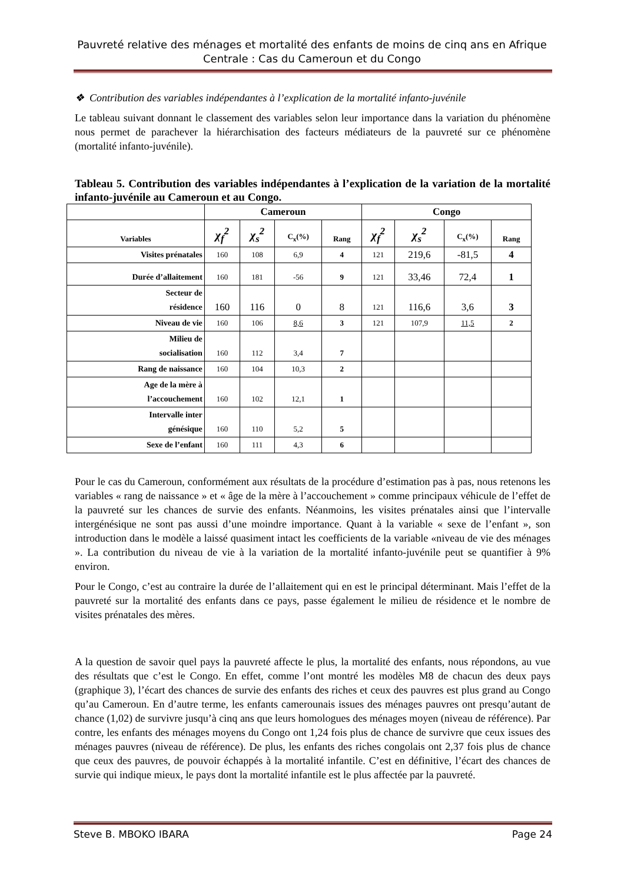Pauvreté relative des ménages et mortalité des enfants de moins de cinq ans en Afrique Centrale : Cas du Cameroun et du Congo
❖ Contribution des variables indépendantes à l’explication de la mortalité infanto-juvénile
Le tableau suivant donnant le classement des variables selon leur importance dans la variation du phénomène nous permet de parachever la hiérarchisation des facteurs médiateurs de la pauvreté sur ce phénomène (mortalité infanto-juvénile).
Tableau 5. Contribution des variables indépendantes à l’explication de la variation de la mortalité infanto-juvénile au Cameroun et au Congo.
| | Cameroun | | | | Congo | | | |
| --- | --- | --- | --- | --- | --- | --- | --- | --- |
| Variables | χ<sub>f</sub><sup>2</sup> | χ<sub>s</sub><sup>2</sup> | C<sub>x</sub>(%) | Rang | χ<sub>f</sub><sup>2</sup> | χ<sub>s</sub><sup>2</sup> | C<sub>x</sub>(%) | Rang |
| Visites prénatales | 160 | 108 | 6,9 | 4 | 121 | 219,6 | -81,5 | 4 |
| Durée d’allaitement | 160 | 181 | -56 | 9 | 121 | 33,46 | 72,4 | 1 |
| Secteur de résidence | 160 | 116 | 0 | 8 | 121 | 116,6 | 3,6 | 3 |
| Niveau de vie | 160 | 106 | 8,6 | 3 | 121 | 107,9 | 11,5 | 2 |
| Milieu de socialisation | 160 | 112 | 3,4 | 7 | | | | |
| Rang de naissance | 160 | 104 | 10,3 | 2 | | | | |
| Age de la mère à l’accouchement | 160 | 102 | 12,1 | 1 | | | | |
| Intervalle inter génésique | 160 | 110 | 5,2 | 5 | | | | |
| Sexe de l’enfant | 160 | 111 | 4,3 | 6 | | | | |
Pour le cas du Cameroun, conformément aux résultats de la procédure d’estimation pas à pas, nous retenons les variables « rang de naissance » et « âge de la mère à l’accouchement » comme principaux véhicule de l’effet de la pauvreté sur les chances de survie des enfants. Néanmoins, les visites prénatales ainsi que l’intervalle intergénésique ne sont pas aussi d’une moindre importance. Quant à la variable « sexe de l’enfant », son introduction dans le modèle a laissé quasiment intact les coefficients de la variable «niveau de vie des ménages ». La contribution du niveau de vie à la variation de la mortalité infanto-juvénile peut se quantifier à 9% environ.
Pour le Congo, c’est au contraire la durée de l’allaitement qui en est le principal déterminant. Mais l’effet de la pauvreté sur la mortalité des enfants dans ce pays, passe également le milieu de résidence et le nombre de visites prénatales des mères.
A la question de savoir quel pays la pauvreté affecte le plus, la mortalité des enfants, nous répondons, au vue des résultats que c’est le Congo. En effet, comme l’ont montré les modèles M8 de chacun des deux pays (graphique 3), l’écart des chances de survie des enfants des riches et ceux des pauvres est plus grand au Congo qu’au Cameroun. En d’autre terme, les enfants camerounais issues des ménages pauvres ont presqu’autant de chance (1,02) de survivre jusqu’à cinq ans que leurs homologues des ménages moyen (niveau de référence). Par contre, les enfants des ménages moyens du Congo ont 1,24 fois plus de chance de survivre que ceux issues des ménages pauvres (niveau de référence). De plus, les enfants des riches congolais ont 2,37 fois plus de chance que ceux des pauvres, de pouvoir échappés à la mortalité infantile. C’est en définitive, l’écart des chances de survie qui indique mieux, le pays dont la mortalité infantile est le plus affectée par la pauvreté.
Steve B. MBOKO IBARA Page 24